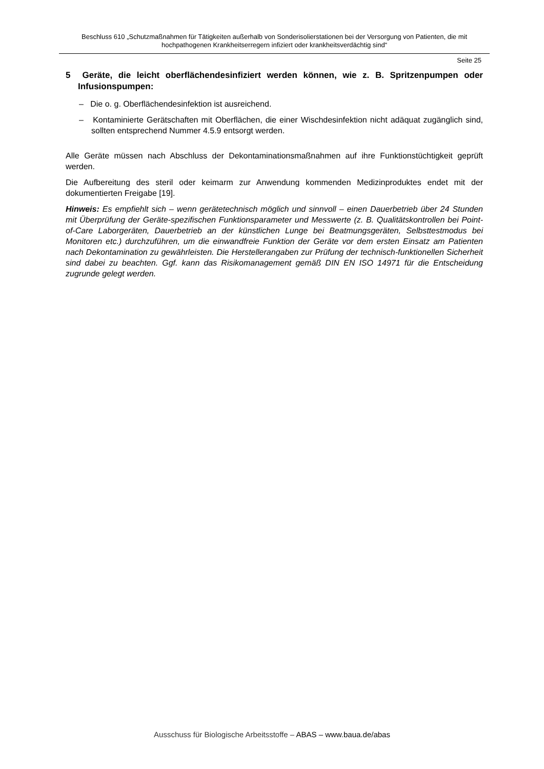Beschluss 610 „Schutzmaßnahmen für Tätigkeiten außerhalb von Sonderisolierstationen bei der Versorgung von Patienten, die mit hochpathogenen Krankheitserregern infiziert oder krankheitsverdächtig sind“
Seite 25
5 Geräte, die leicht oberflächendesinfiziert werden können, wie z. B. Spritzenpumpen oder Infusionspumpen:
– Die o. g. Oberflächendesinfektion ist ausreichend.
– Kontaminierte Gerätschaften mit Oberflächen, die einer Wischdesinfektion nicht adäquat zugänglich sind, sollten entsprechend Nummer 4.5.9 entsorgt werden.
Alle Geräte müssen nach Abschluss der Dekontaminationsmaßnahmen auf ihre Funktionstüchtigkeit geprüft werden.
Die Aufbereitung des steril oder keimarm zur Anwendung kommenden Medizinproduktes endet mit der dokumentierten Freigabe [19].
Hinweis: Es empfiehlt sich – wenn gerätetechnisch möglich und sinnvoll – einen Dauerbetrieb über 24 Stunden mit Überprüfung der Geräte-spezifischen Funktionsparameter und Messwerte (z. B. Qualitätskontrollen bei Point-of-Care Laborgeräten, Dauerbetrieb an der künstlichen Lunge bei Beatmungsgeräten, Selbsttestmodus bei Monitoren etc.) durchzuführen, um die einwandfreie Funktion der Geräte vor dem ersten Einsatz am Patienten nach Dekontamination zu gewährleisten. Die Herstellerangaben zur Prüfung der technisch-funktionellen Sicherheit sind dabei zu beachten. Ggf. kann das Risikomanagement gemäß DIN EN ISO 14971 für die Entscheidung zugrunde gelegt werden.
Ausschuss für Biologische Arbeitsstoffe – ABAS – www.baua.de/abas